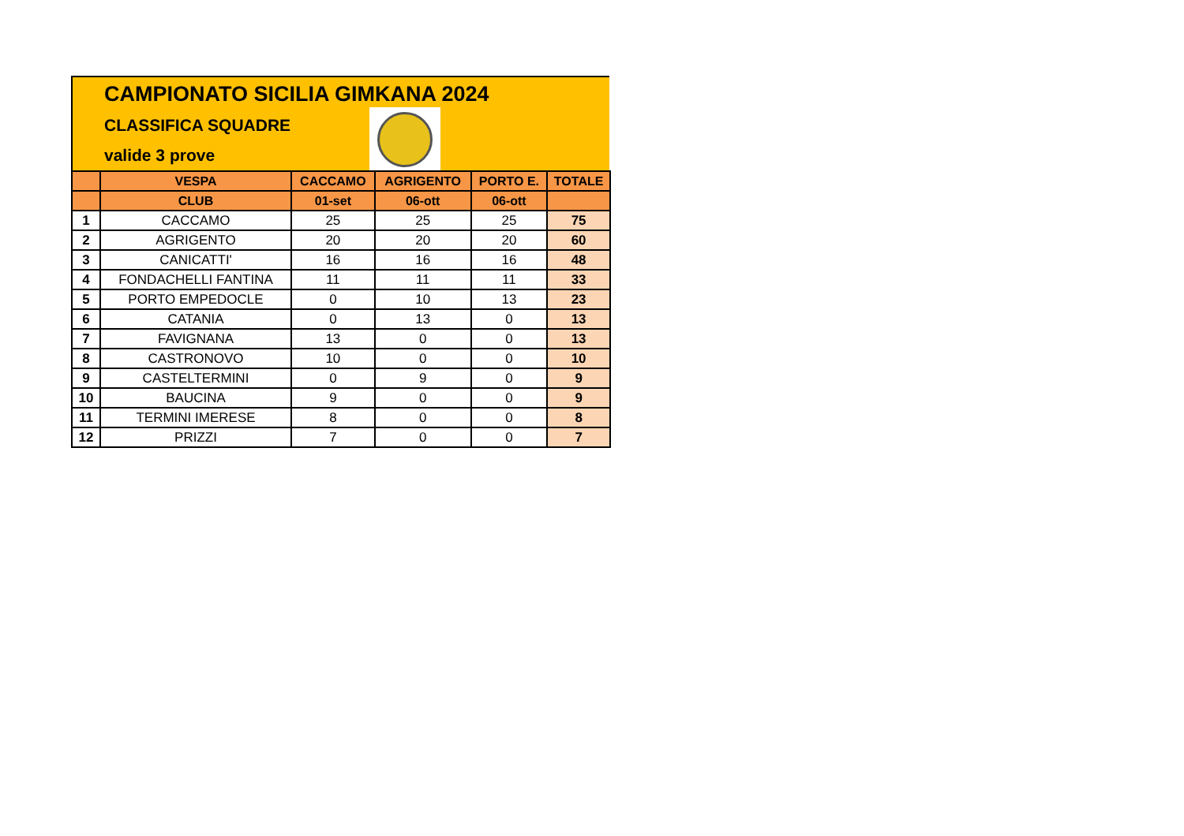CAMPIONATO SICILIA GIMKANA 2024
CLASSIFICA SQUADRE
valide 3 prove
| | VESPA | CACCAMO | AGRIGENTO | PORTO E. | TOTALE |
| --- | --- | --- | --- | --- | --- |
| | CLUB | 01-set | 06-ott | 06-ott | |
| 1 | CACCAMO | 25 | 25 | 25 | 75 |
| 2 | AGRIGENTO | 20 | 20 | 20 | 60 |
| 3 | CANICATTI' | 16 | 16 | 16 | 48 |
| 4 | FONDACHELLI FANTINA | 11 | 11 | 11 | 33 |
| 5 | PORTO EMPEDOCLE | 0 | 10 | 13 | 23 |
| 6 | CATANIA | 0 | 13 | 0 | 13 |
| 7 | FAVIGNANA | 13 | 0 | 0 | 13 |
| 8 | CASTRONOVO | 10 | 0 | 0 | 10 |
| 9 | CASTELTERMINI | 0 | 9 | 0 | 9 |
| 10 | BAUCINA | 9 | 0 | 0 | 9 |
| 11 | TERMINI IMERESE | 8 | 0 | 0 | 8 |
| 12 | PRIZZI | 7 | 0 | 0 | 7 |